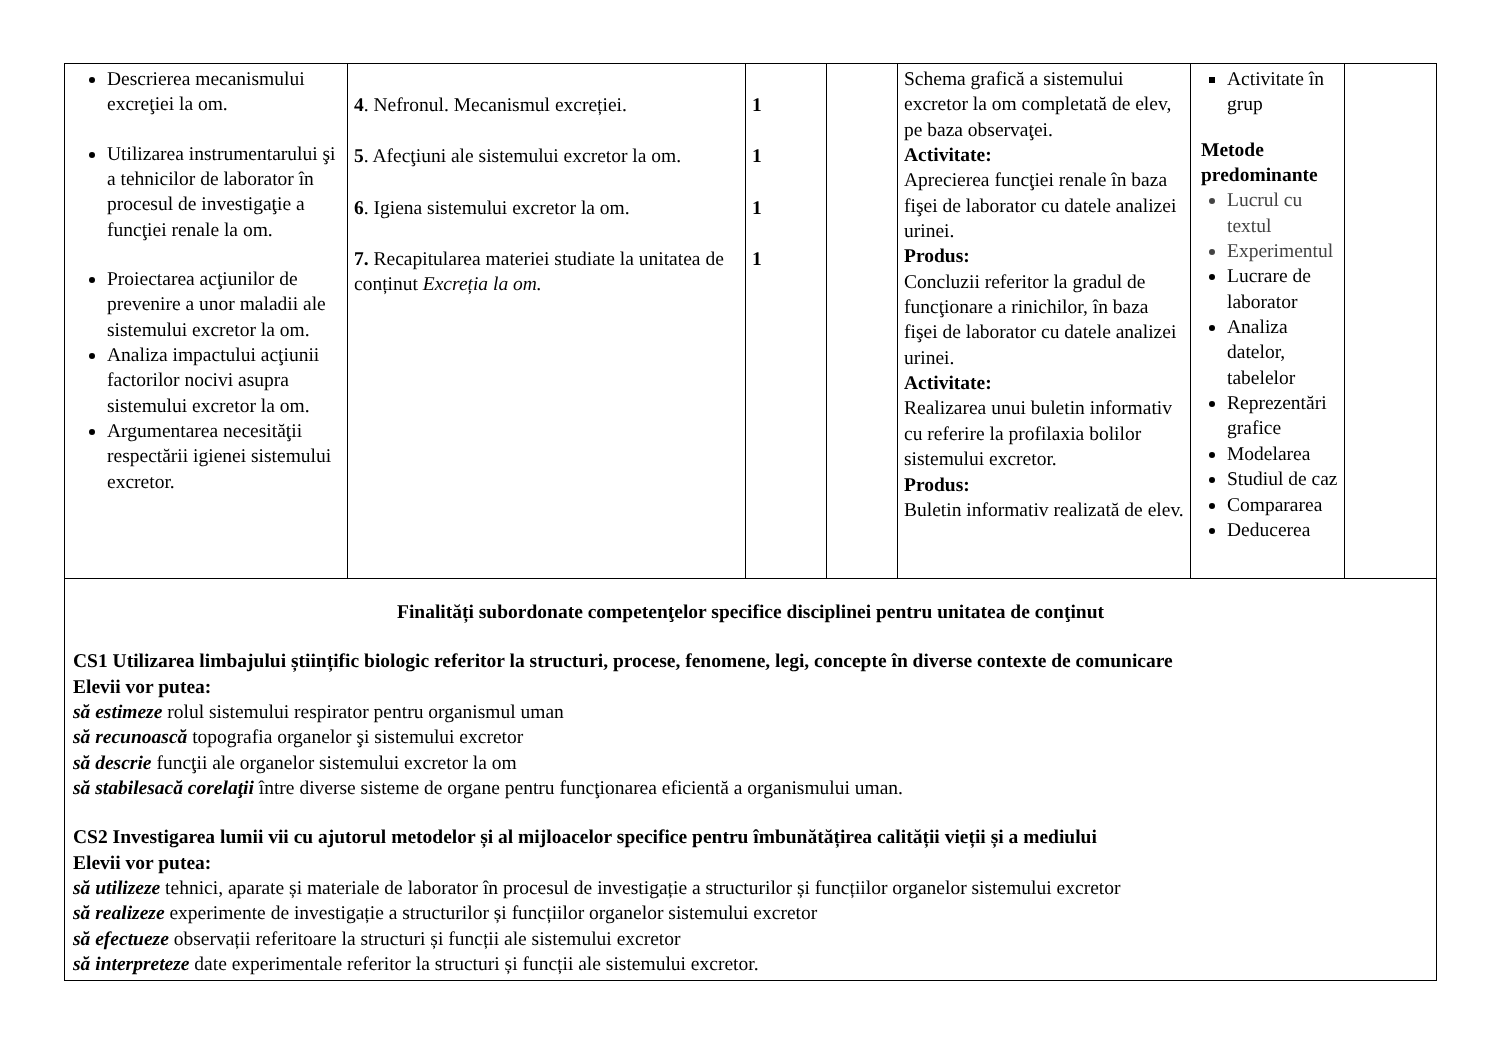| Descrierea mecanismului excreţiei la om. Utilizarea instrumentarului şi a tehnicilor de laborator în procesul de investigaţie a funcţiei renale la om. Proiectarea acţiunilor de prevenire a unor maladii ale sistemului excretor la om. Analiza impactului acţiunii factorilor nocivi asupra sistemului excretor la om. Argumentarea necesităţii respectării igienei sistemului excretor. | 4 . Nefronul. Mecanismul excreției. 5 . Afecţiuni ale sistemului excretor la om. 6 . Igiena sistemului excretor la om. 7. Recapitularea materiei studiate la unitatea de conținut Excreția la om. | 1 1 1 1 | | Schema grafică a sistemului excretor la om completată de elev, pe baza observaţei. Activitate: Aprecierea funcţiei renale în baza fişei de laborator cu datele analizei urinei. Produs: Concluzii referitor la gradul de funcţionare a rinichilor, în baza fişei de laborator cu datele analizei urinei. Activitate: Realizarea unui buletin informativ cu referire la profilaxia bolilor sistemului excretor. Produs: Buletin informativ realizată de elev. | Activitate în grup Metode predominante Lucrul cu textul Experimentul Lucrare de laborator Analiza datelor, tabelelor Reprezentări grafice Modelarea Studiul de caz Compararea Deducerea | |
| Finalități subordonate competenţelor specifice disciplinei pentru unitatea de conţinut CS1 Utilizarea limbajului științific biologic referitor la structuri, procese, fenomene, legi, concepte în diverse contexte de comunicare Elevii vor putea: să estimeze rolul sistemului respirator pentru organismul uman să recunoască topografia organelor şi sistemului excretor să descrie funcţii ale organelor sistemului excretor la om să stabilesacă corelaţii între diverse sisteme de organe pentru funcţionarea eficientă a organismului uman. CS2 Investigarea lumii vii cu ajutorul metodelor și al mijloacelor specifice pentru îmbunătățirea calității vieții și a mediului Elevii vor putea: să utilizeze tehnici, aparate și materiale de laborator în procesul de investigație a structurilor și funcțiilor organelor sistemului excretor să realizeze experimente de investigație a structurilor și funcțiilor organelor sistemului excretor să efectueze observații referitoare la structuri și funcții ale sistemului excretor să interpreteze date experimentale referitor la structuri și funcții ale sistemului excretor. | | | | | | |